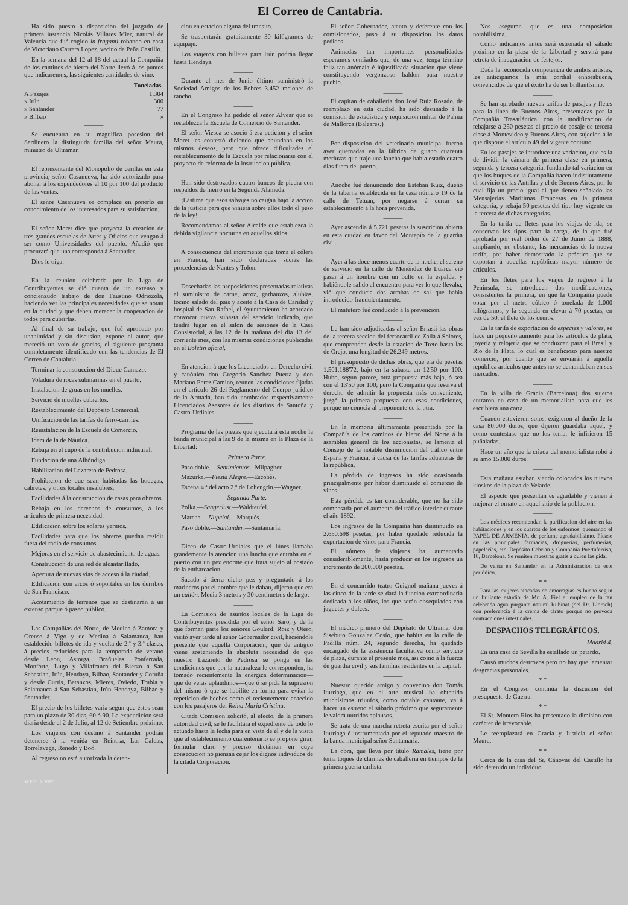El Correo de Cantabria.
Ha sido puesto á disposicion del juzgado de primera instancia Nicolás Villares Mier, natural de Valencia que fué cogido in fraganti robando en casa de Victoriano Carrera Lopez, vecino de Peña Castillo.
En la semana del 12 al 18 del actual la Compañía de los caminos de hierro del Norte llevó á los puntos que indicaremos, las siguientes cantidades de vino.
| | Toneladas. |
| --- | --- |
| A Pasajes | 1.304 |
| » Irún | 300 |
| » Santander | 77 |
| » Bilbao | » |
———
Se encuentra en su magnifica posesion del Sardinero la distinguida familia del señor Maura, ministro de Ultramar.
———
El representante del Monopolio de cerillas en esta provincia, señor Casanueva, ha sido autorizado para abonar á los expendedores el 10 por 100 del producto de las ventas.
El señor Casanueva se complace en ponerlo en conocimiento de los interesados para su satisfaccion.
———
El señor Moret dice que proyecta la creacion de tres grandes escuelas de Artes y Oficios que vengan á ser como Universidades del pueblo. Añadió que procurará que una corresponda á Santander.
Dios le oiga.
———
En la reunion celebrada por la Liga de Contribuyentes se dió cuenta de un extenso y concienzudo trabajo de don Faustino Odriozola, haciendo ver las principales necesidades que se notan en la ciudad y que deben merecer la cooperacion de todos para cubrirlas.
Al final de su trabajo, que fué aprobado por unanimidad y sin discusion, expone el autor, que mereció un voto de gracias, el siguiente programa completamente identificado con las tendencias de El Correo de Cantabria.
Terminar la construccion del Dique Gamazo.
Voladura de rocas submarinas en el puerto.
Instalacion de gruas en los muelles.
Servicio de muelles cubiertos.
Restablecimiento del Depósito Comercial.
Unificacion de las tarifas de ferro-carriles.
Reinstalacion de la Escuela de Comercio.
Idem de la de Náutica.
Rebaja en el cupo de la contribucion industrial.
Fundacion de una Alhóndiga.
Habilitacion del Lazareto de Pedrosa.
Prohibicion de que sean habitadas las bodegas, cabretes, y otros locales insalubres.
Facilidades á la construccion de casas para obreros.
Rebaja en los derechos de consumos, á los artículos de primera necesidad.
Edificacion sobre los solares yermos.
Facilidades para que los obreros puedan residir fuera del radio de consumos.
Mejoras en el servicio de abastecimiento de aguas.
Construccion de una red de alcantarillado.
Apertura de nuevas vías de acceso á la ciudad.
Edificacion con arcos ó soportales en los derribos de San Francisco.
Acotamiento de terrenos que se destinarán á un extenso parque ó paseo público.
———
Las Compañías del Norte, de Medina á Zamora y Orense á Vigo y de Medina á Salamanca, han establecido billetes de ida y vuelta de 2.ª y 3.ª clases, á precios reducidos para la temporada de verano desde Leon, Astorga, Brañuelas, Ponferrada, Monforte, Lugo y Villafranca del Bierzo á San Sebastian, Irún, Hendaya, Bilbao, Santander y Coruña y desde Curtis, Betanzos, Mieres, Oviedo, Trubia y Salamanca á San Sebastian, Irún Hendaya, Bilbao y Santander.
El precio de los billetes varía segun que éstos sean para un plazo de 30 dias, 60 ó 90. La expendicion será diaria desde el 2 de Julio, al 12 de Setiembre próximo.
Los viajeros con destino á Santander podrán detenerse á la venida en Reinosa, Las Caldas, Torrelavega, Renedo y Boó.
Al regreso no está autorizada la deten-
cion en estacion alguna del transito.
Se trasportarán gratuitamente 30 kilógramos de equipaje.
Los viajeros con billetes para Irún podrán llegar hasta Hendaya.
———
Durante el mes de Junio último suministró la Sociedad Amigos de los Pobres 3.452 raciones de rancho.
———
En el Congreso ha pedido el señor Alvear que se restablezca la Escuela de Comercio de Santander.
El señor Viesca se asoció á esa peticion y el señor Moret les contestó diciendo que abundaba en los mismos deseos, pero que ofrece dificultades el restablecimiento de la Escuela por relacionarse con el proyecto de reforma de la instruccion pública.
———
Han sido destrozados cuatro bancos de piedra con respaldos de hierro en la Segunda Alameda.
¡Lástima que esos salvajes no caigan bajo la accion de la justicia para que viniera sobre ellos todo el peso de la ley!
Recomendamos al señor Alcalde que establezca la debida vigilancia nocturna en aquellos sitios.
———
A consecuencia del incremento que toma el cólera en Francia, han sido declaradas súcias las procedencias de Nantes y Tolon.
———
Desechadas las proposiciones presentadas relativas al suministro de carne, arroz, garbanzos, alubias, tocino salado del país y aceite á la Casa de Caridad y hospital de San Rafael, el Ayuntamiento ha acordado convocar nueva subasta del servicio indicado, que tendrá lugar en el salon de sesiones de la Casa Consistorial, á las 12 de la mañana del dia 13 del corriente mes, con las mismas condiciones publicadas en el Boletin oficial.
———
En atencion á que los Licenciados en Derecho civil y canónico don Gregorio Sanchez Puerta y don Mariano Perez Camino, reunen las condiciones fijadas en el artículo 26 del Reglamento del Cuerpo jurídico de la Armada, han sido nombrados respectivamente Licenciados Asesores de los distritos de Santoña y Castro-Urdiales.
———
Programa de las piezas que ejecutará esta noche la banda municipal á las 9 de la misma en la Plaza de la Libertad:
Primera Parte.
Paso doble.—Sentimientos.- Milpagher.
Mazurka.—Fiesta Alegre.—Escobès.
Escena 4.ª del acto 2.º de Lohengrin.—Wagner.
Segunda Parte.
Polka.—Sangerlust.—Waldteufel.
Marcha.—Nupcial.—Marqués.
Paso doble.—Santander.—Santamaría.
———
Dicen de Castro-Urdiales que el lúnes llamaba grandemente la atencion una lancha que entraba en el puerto con un pez enorme que traia sujeto al costado de la embarcacion.
Sacado á tierra dicho pez y preguntado á los marineros por el nombre que le daban, dijeron que era un cailón. Media 3 metros y 30 centímetros de largo.
———
La Comision de asuntos locales de la Liga de Contribuyentes presidida por el señor Saro, y de la que forman parte los señores Goulard, Roiz y Otero, visitó ayer tarde al señor Gobernador civil, haciéndole presente que aquella Corporacion, que de antiguo viene sosteniendo la absoluta necesidad de que nuestro Lazareto de Pedrosa se ponga en las condiciones que por la naturaleza le corresponden, ha tomado recientemente la enérgica determinacion—que de veras aplaudimos—que ó se pida la supresion del mismo ó que se habilite en forma para evitar la repeticion de hechos como el recientemente acaecido con los pasajeros del Reina María Cristina.
Citada Comision solicitó, al efecto, de la primera autoridad civil, se le facilitara el expediente de todo lo actuado hasta la fecha para en vista de él y de la visita que al establecimiento cuarentenario se propone girar, formular claro y preciso dictámen en cuya consecucion no piensan cejar los dignos individuos de la citada Corporacion.
El señor Gobernador, atento y deferente con los comisionados, puso á su disposicion los datos pedidos.
Animadas tan importantes personalidades esperamos confiados que, de una vez, tenga término feliz tan anómala é injustificada situacion que viene constituyendo vergonzoso baldon para nuestro pueblo.
———
El capitan de caballería don José Ruiz Rosado, de reemplazo en esta ciudad, ha sido destinado á la comision de estadística y requisicion militar de Palma de Mallorca (Baleares.)
———
Por disposicion del veterinario municipal fueron ayer quemadas en la fábrica de guano cuarenta merluzas que trajo una lancha que habia estado cuatro dias fuera del puerto.
———
Anoche fué denunciado don Esteban Ruiz, dueño de la taberna establecida en la casa número 19 de la calle de Tetuan, por negarse á cerrar su establecimiento á la hora prevenida.
———
Ayer ascendia á 5.721 pesetas la suscricion abierta en esta ciudad en favor del Montepío de la guardia civil.
———
Ayer á las doce menos cuarto de la noche, el sereno de servicio en la calle de Menéndez de Luarca vió pasar á un hombre con un bulto en la espalda, y habiéndole salido al encuentro para ver lo que llevaba, vió que conducia dos arrobas de sal que habia introducido fraudulentamente.
El matutero fué conducido á la prevencion.
———
Le han sido adjudicadas al señor Errasti las obras de la tercera seccion del ferrocarril de Zalla á Solores, que comprenden desde la estacion de Treto hasta las de Orejo, una longitud de 26.249 metros.
El presupuesto de dichas obras, que era de pesetas 1.501.188'72, bajo en la subasta un 12'50 por 100. Hubo, segun parece, otra propuesta más baja, ó sea con el 13'50 por 100; pero la Compañía que reserva el derecho de admitir la propuesta más conveniente, juzgó la primera propuesta con esas condiciones, porque no conocia al proponente de la otra.
———
En la memoria últimamente presentada por la Compañía de los caminos de hierro del Norte á la asamblea general de los accionistas, se lamenta el Consejo de la notable disminucion del tráfico entre España y Francia, á causa de las tarifas aduaneras de la república.
La pérdida de ingresos ha sido ocasionada principalmente por haber disminuido el comercio de vinos.
Esta pérdida es tan considerable, que no ha sido compesada por el aumento del tráfico interior durante el año 1892.
Los ingresos de la Compañía han disminuido en 2.650.698 pesetas, por haber quedado reducida la exportacion de vinos para Francia.
El número de viajeros ha aumentado considerablemente, hasta producir en los ingresos un incremento de 200.000 pesetas.
———
En el concurrido teatro Guignol mañana jueves á las cinco de la tarde se dará la funcion extraordinaria dedicada á los niños, los que serán obsequiados con juguetes y dulces.
———
El médico primero del Depósito de Ultramar don Sisebuto Gonzalez Cosío, que habita en la calle de Padilla núm. 24, segundo derecha, ha quedado encargado de la asistencia facultativa como servicio de plaza, durante el presente mes, asi como á la fuerza de guardia civil y sus familias residentes en la capital.
———
Nuestro querido amigo y convecino don Tomás Iturriaga, que en el arte musical ha obtenido muchísimos triunfos, como notable cantante, va á hacer un estreno el sábado próximo que seguramente le valdrá nutridos aplausos.
Se trata de una marcha retreta escrita por el señor Iturriaga é instrumentada por el reputado maestro de la banda municipal señor Santamaría.
La obra, que lleva por título Ramales, tiene por tema toques de clarines de caballeria en tiempos de la primera guerra carlista.
Nos aseguran que es una composicion notabilísima.
Como indicamos antes será estrenada el sábado próximo en la plaza de la Libertad y servirá para retreta de inauguracion de festejos.
Dada la reconocida competencia de ambos artistas, les anticipamos la más cordial enhorabuena, convencidos de que el éxito ha de ser brillantísimo.
———
Se han aprobado nuevas tarifas de pasajes y fletes para la línea de Buenos Aires, presentadas por la Compañía Trasatlántica, con la modificacion de rebajarse á 250 pesetas el precio de pasaje de tercera clase á Montevideo y Buenos Aires, con sujecion á lo que dispone el artículo 49 del vigente contrato.
En los pasajes se introduce una variacion, que es la de dividir la cámara de primera clase en primera, segunda y tercera categoría, fundando tal variacion en que los buques de la Compañía hacen indistintamente el servicio de las Antillas y el de Buenos Aires, por lo cual fija un precio igual al que tienen señalado las Mensajerías Marítimas Francesas en la primera categoría, y rebaja 50 pesetas del tipo hoy vigente en la tercera de dichas categorías.
En la tarifa de fletes para los viajes de ida, se conservan los tipos para la carga, de la que fué aprobada por real órden de 27 de Junio de 1888, ampliando, no obstante, las mercancías de la nueva tarifa, por haber demostrado la práctica que se exportan á aquellas repúblicas mayor número de artículos.
En los fletes para los viajes de regreso á la Península, se introducen dos modificaciones, consistentes la primera, en que la Compañía puede optar por el metro cúbico ó tonelada de 1.000 kilógramos, y la segunda en elevar á 70 pesetas, en vez de 50, el flete de los cueros.
En la tarifa de exportacion de especies y valores, se hace un pequeño aumento para los artículos de plata, joyería y relojería que se conduzcan para el Brasil y Rio de la Plata, lo cual es beneficioso para nuestro comercio, por cuanto que se enviarán á aquella república artículos que antes no se demandaban en sus mercados.
———
En la villa de Gracia (Barcelona) dos sujetos entraron en casa de un memorialista para que les escribiera una carta.
Cuando estuvieron solos, exigieron al dueño de la casa 80.000 duros, que dijeron guardaba aquel, y como contestase que no los tenia, le infirieron 15 puñaladas.
Hace un año que la criada del memorialista robó á su amo 15.000 duros.
———
Esta mañana estaban siendo colocados los nuevos kioskos de la plaza de Velarde.
El aspecto que presentan es agradable y vienen á mejorar el ornato en aquel sitio de la poblacion.
———
Los médicos recomiendan la purificacion del aire en las habitaciones y en los cuartos de los enfermos, quemando el PAPEL DE ARMENIA, de perfume agradabilísimo. Pídase en las principales farmacias, droguerías, perfumerías, papelerías, etc. Depósito Cebrian y Compañía Puertaferrisa, 18, Barcelona. Se remiten muestras gratis á quien las pida.
De venta en Santander en la Administracion de este periódico.
* *
Para las mujeres atacadas de emorragias es bueno segun un brillante estudio de Mr. A. Fiel el empleo de la tan celebrada agua purgante natural Rubinat (del Dr. Llorach) con preferencia á la crema de tárato porque no provoca contracciones intestinales.
DESPACHOS TELEGRÁFICOS.
Madrid 4.
En una casa de Sevilla ha estallado un petardo.
Causó muchos destrozos pero no hay que lamentar desgracias personales.
* *
En el Congreso continúa la discusion del presupuesto de Guerra.
* *
El Sr. Montero Rios ha presentado la dimision con carácter de irrevocable.
Le reemplazará en Gracia y Justicia el señor Maura.
* *
Cerca de la casa del Sr. Cánovas del Castillo ha sido detenido un individuo
M.E.C.D. 2017